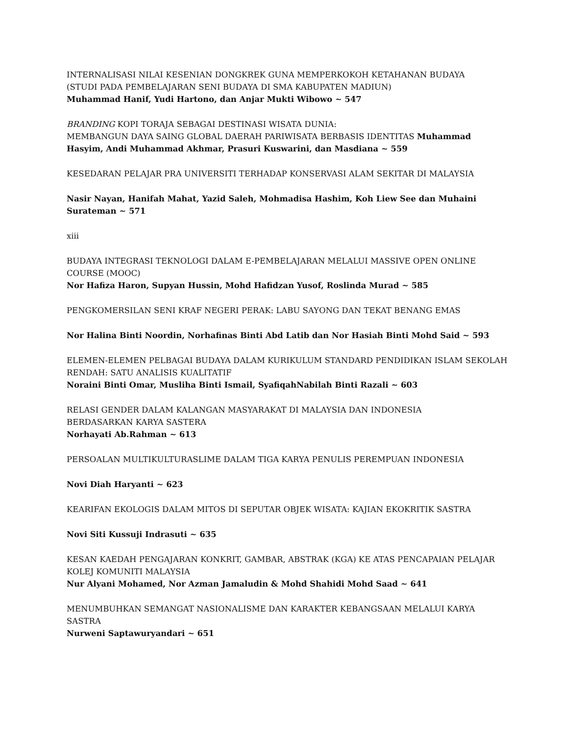INTERNALISASI NILAI KESENIAN DONGKREK GUNA MEMPERKOKOH KETAHANAN BUDAYA
(STUDI PADA PEMBELAJARAN SENI BUDAYA DI SMA KABUPATEN MADIUN)
Muhammad Hanif, Yudi Hartono, dan Anjar Mukti Wibowo ~ 547
BRANDING KOPI TORAJA SEBAGAI DESTINASI WISATA DUNIA:
MEMBANGUN DAYA SAING GLOBAL DAERAH PARIWISATA BERBASIS IDENTITAS Muhammad Hasyim, Andi Muhammad Akhmar, Prasuri Kuswarini, dan Masdiana ~ 559
KESEDARAN PELAJAR PRA UNIVERSITI TERHADAP KONSERVASI ALAM SEKITAR DI MALAYSIA
Nasir Nayan, Hanifah Mahat, Yazid Saleh, Mohmadisa Hashim, Koh Liew See dan Muhaini Surateman ~ 571
xiii
BUDAYA INTEGRASI TEKNOLOGI DALAM E-PEMBELAJARAN MELALUI MASSIVE OPEN ONLINE COURSE (MOOC)
Nor Hafiza Haron, Supyan Hussin, Mohd Hafidzan Yusof, Roslinda Murad ~ 585
PENGKOMERSILAN SENI KRAF NEGERI PERAK: LABU SAYONG DAN TEKAT BENANG EMAS
Nor Halina Binti Noordin, Norhafinas Binti Abd Latib dan Nor Hasiah Binti Mohd Said ~ 593
ELEMEN-ELEMEN PELBAGAI BUDAYA DALAM KURIKULUM STANDARD PENDIDIKAN ISLAM SEKOLAH RENDAH: SATU ANALISIS KUALITATIF
Noraini Binti Omar, Musliha Binti Ismail, SyafiqahNabilah Binti Razali ~ 603
RELASI GENDER DALAM KALANGAN MASYARAKAT DI MALAYSIA DAN INDONESIA
BERDASARKAN KARYA SASTERA
Norhayati Ab.Rahman ~ 613
PERSOALAN MULTIKULTURASLIME DALAM TIGA KARYA PENULIS PEREMPUAN INDONESIA
Novi Diah Haryanti ~ 623
KEARIFAN EKOLOGIS DALAM MITOS DI SEPUTAR OBJEK WISATA: KAJIAN EKOKRITIK SASTRA
Novi Siti Kussuji Indrasuti ~ 635
KESAN KAEDAH PENGAJARAN KONKRIT, GAMBAR, ABSTRAK (KGA) KE ATAS PENCAPAIAN PELAJAR KOLEJ KOMUNITI MALAYSIA
Nur Alyani Mohamed, Nor Azman Jamaludin & Mohd Shahidi Mohd Saad ~ 641
MENUMBUHKAN SEMANGAT NASIONALISME DAN KARAKTER KEBANGSAAN MELALUI KARYA SASTRA
Nurweni Saptawuryandari ~ 651